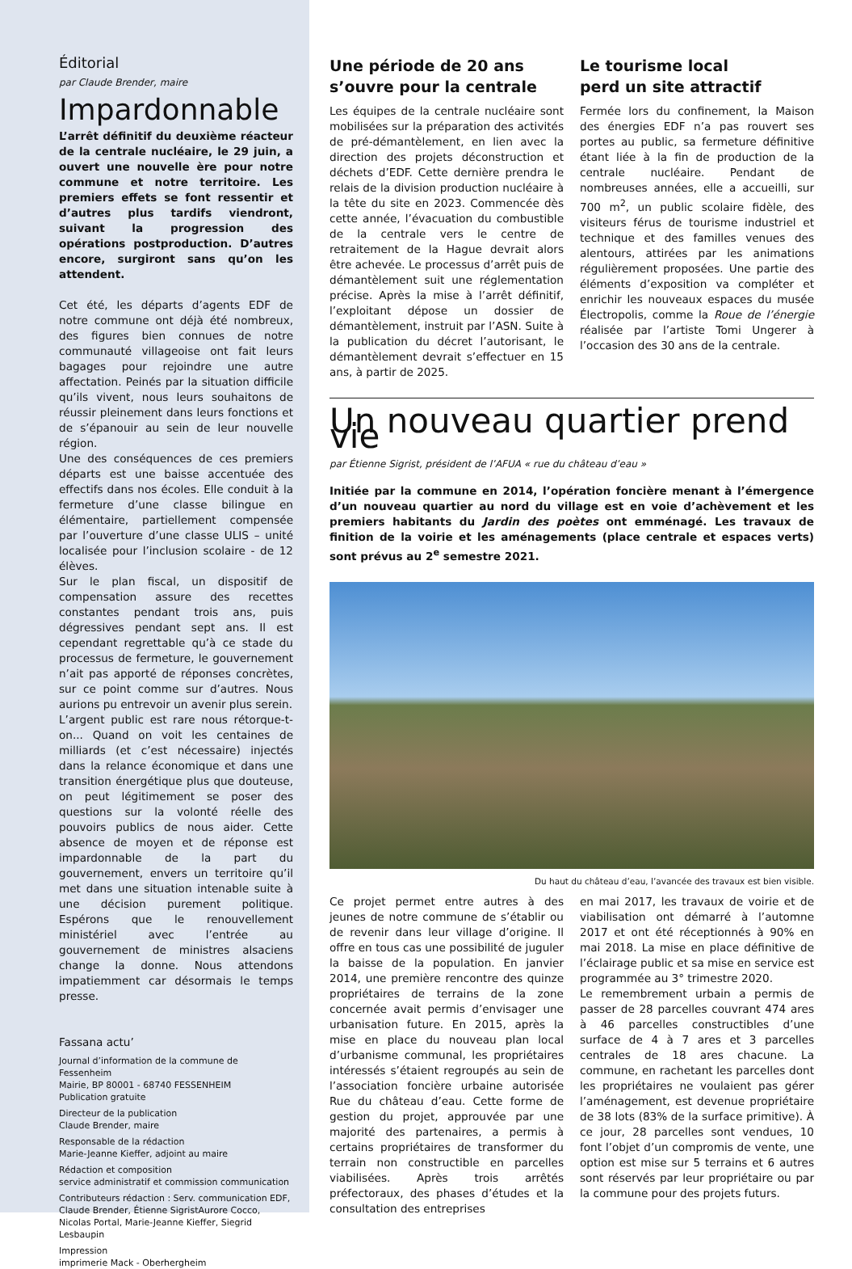Éditorial
par Claude Brender, maire
Impardonnable
L’arrêt définitif du deuxième réacteur de la centrale nucléaire, le 29 juin, a ouvert une nouvelle ère pour notre commune et notre territoire. Les premiers effets se font ressentir et d’autres plus tardifs viendront, suivant la progression des opérations postproduction. D’autres encore, surgiront sans qu’on les attendent.
Cet été, les départs d’agents EDF de notre commune ont déjà été nombreux, des figures bien connues de notre communauté villageoise ont fait leurs bagages pour rejoindre une autre affectation. Peinés par la situation difficile qu’ils vivent, nous leurs souhaitons de réussir pleinement dans leurs fonctions et de s’épanouir au sein de leur nouvelle région.
Une des conséquences de ces premiers départs est une baisse accentuée des effectifs dans nos écoles. Elle conduit à la fermeture d’une classe bilingue en élémentaire, partiellement compensée par l’ouverture d’une classe ULIS – unité localisée pour l’inclusion scolaire - de 12 élèves.
Sur le plan fiscal, un dispositif de compensation assure des recettes constantes pendant trois ans, puis dégressives pendant sept ans. Il est cependant regrettable qu’à ce stade du processus de fermeture, le gouvernement n’ait pas apporté de réponses concrètes, sur ce point comme sur d’autres. Nous aurions pu entrevoir un avenir plus serein.
L’argent public est rare nous rétorque-t-on... Quand on voit les centaines de milliards (et c’est nécessaire) injectés dans la relance économique et dans une transition énergétique plus que douteuse, on peut légitimement se poser des questions sur la volonté réelle des pouvoirs publics de nous aider. Cette absence de moyen et de réponse est impardonnable de la part du gouvernement, envers un territoire qu’il met dans une situation intenable suite à une décision purement politique. Espérons que le renouvellement ministériel avec l’entrée au gouvernement de ministres alsaciens change la donne. Nous attendons impatiemment car désormais le temps presse.
Fassana actu’
Journal d’information de la commune de Fessenheim
Mairie, BP 80001 - 68740 FESSENHEIM
Publication gratuite
Directeur de la publication
Claude Brender, maire
Responsable de la rédaction
Marie-Jeanne Kieffer, adjoint au maire
Rédaction et composition
service administratif et commission communication
Contributeurs rédaction : Serv. communication EDF, Claude Brender, Étienne SigristAurore Cocco, Nicolas Portal, Marie-Jeanne Kieffer, Siegrid Lesbaupin
Impression
imprimerie Mack - Oberhergheim
Une période de 20 ans s’ouvre pour la centrale
Les équipes de la centrale nucléaire sont mobilisées sur la préparation des activités de pré-démantèlement, en lien avec la direction des projets déconstruction et déchets d’EDF. Cette dernière prendra le relais de la division production nucléaire à la tête du site en 2023. Commencée dès cette année, l’évacuation du combustible de la centrale vers le centre de retraitement de la Hague devrait alors être achevée. Le processus d’arrêt puis de démantèlement suit une réglementation précise. Après la mise à l’arrêt définitif, l’exploitant dépose un dossier de démantèlement, instruit par l’ASN. Suite à la publication du décret l’autorisant, le démantèlement devrait s’effectuer en 15 ans, à partir de 2025.
Le tourisme local
perd un site attractif
Fermée lors du confinement, la Maison des énergies EDF n’a pas rouvert ses portes au public, sa fermeture définitive étant liée à la fin de production de la centrale nucléaire. Pendant de nombreuses années, elle a accueilli, sur 700 m<sup>2</sup>, un public scolaire fidèle, des visiteurs férus de tourisme industriel et technique et des familles venues des alentours, attirées par les animations régulièrement proposées. Une partie des éléments d’exposition va compléter et enrichir les nouveaux espaces du musée Électropolis, comme la Roue de l’énergie réalisée par l’artiste Tomi Ungerer à l’occasion des 30 ans de la centrale.
Un nouveau quartier prend vie
par Étienne Sigrist, président de l’AFUA « rue du château d’eau »
Initiée par la commune en 2014, l’opération foncière menant à l’émergence d’un nouveau quartier au nord du village est en voie d’achèvement et les premiers habitants du Jardin des poètes ont emménagé. Les travaux de finition de la voirie et les aménagements (place centrale et espaces verts) sont prévus au 2<sup>e</sup> semestre 2021.
Du haut du château d’eau, l’avancée des travaux est bien visible.
Ce projet permet entre autres à des jeunes de notre commune de s’établir ou de revenir dans leur village d’origine. Il offre en tous cas une possibilité de juguler la baisse de la population. En janvier 2014, une première rencontre des quinze propriétaires de terrains de la zone concernée avait permis d’envisager une urbanisation future. En 2015, après la mise en place du nouveau plan local d’urbanisme communal, les propriétaires intéressés s’étaient regroupés au sein de l’association foncière urbaine autorisée Rue du château d’eau. Cette forme de gestion du projet, approuvée par une majorité des partenaires, a permis à certains propriétaires de transformer du terrain non constructible en parcelles viabilisées. Après trois arrêtés préfectoraux, des phases d’études et la consultation des entreprises
en mai 2017, les travaux de voirie et de viabilisation ont démarré à l’automne 2017 et ont été réceptionnés à 90% en mai 2018. La mise en place définitive de l’éclairage public et sa mise en service est programmée au 3° trimestre 2020.
Le remembrement urbain a permis de passer de 28 parcelles couvrant 474 ares à 46 parcelles constructibles d’une surface de 4 à 7 ares et 3 parcelles centrales de 18 ares chacune. La commune, en rachetant les parcelles dont les propriétaires ne voulaient pas gérer l’aménagement, est devenue propriétaire de 38 lots (83% de la surface primitive). À ce jour, 28 parcelles sont vendues, 10 font l’objet d’un compromis de vente, une option est mise sur 5 terrains et 6 autres sont réservés par leur propriétaire ou par la commune pour des projets futurs.